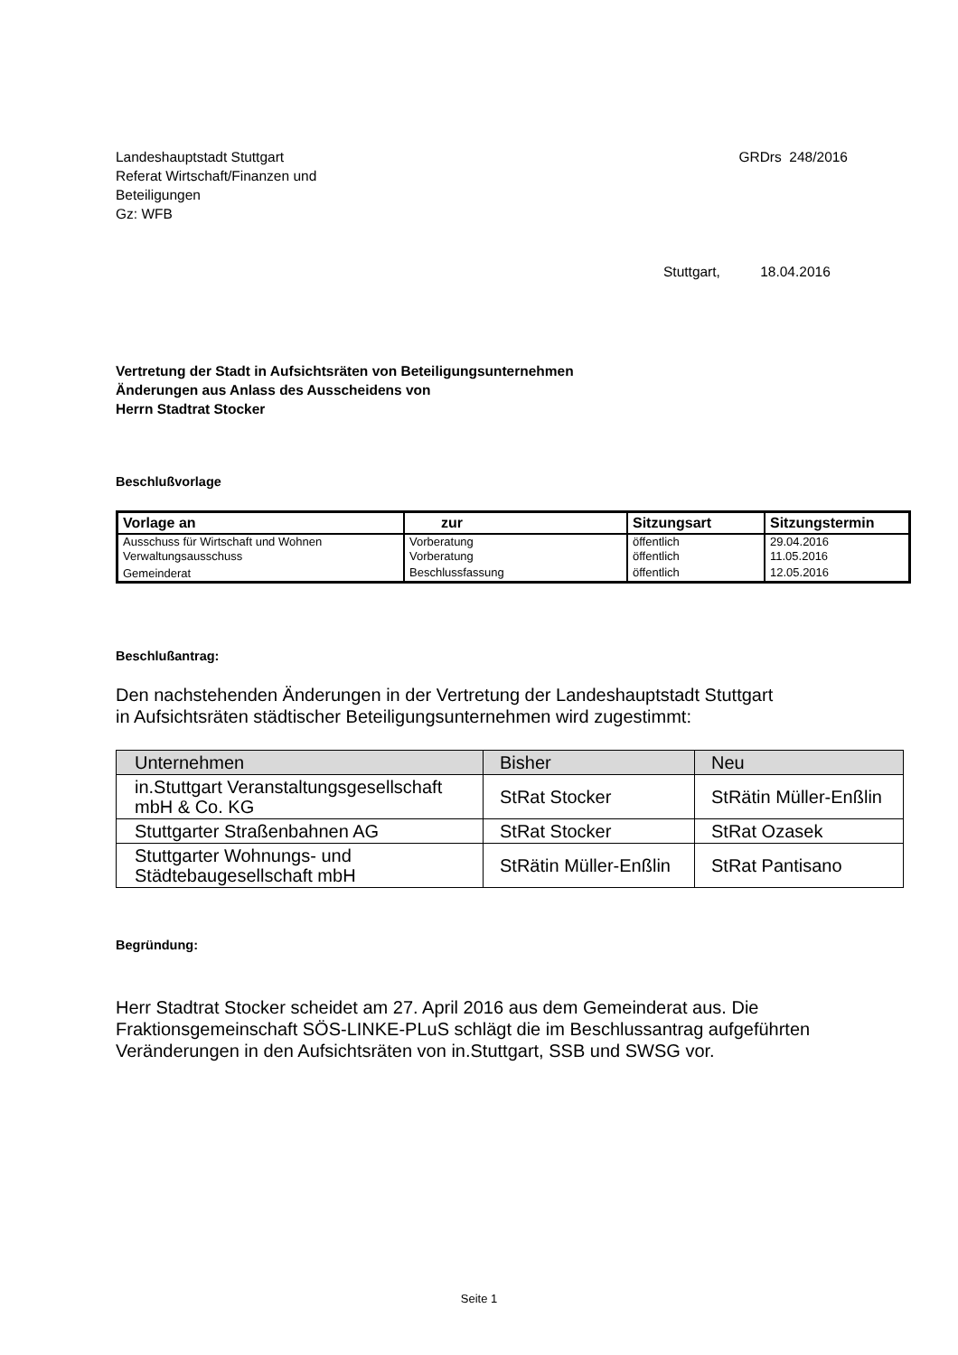Landeshauptstadt Stuttgart
Referat Wirtschaft/Finanzen und
Beteiligungen
Gz: WFB
GRDrs 248/2016
Stuttgart, 18.04.2016
Vertretung der Stadt in Aufsichtsräten von Beteiligungsunternehmen
Änderungen aus Anlass des Ausscheidens von
Herrn Stadtrat Stocker
Beschlußvorlage
| Vorlage an | zur | Sitzungsart | Sitzungstermin |
| --- | --- | --- | --- |
| Ausschuss für Wirtschaft und Wohnen Verwaltungsausschuss | Vorberatung Vorberatung | öffentlich öffentlich | 29.04.2016 11.05.2016 |
| Gemeinderat | Beschlussfassung | öffentlich | 12.05.2016 |
Beschlußantrag:
Den nachstehenden Änderungen in der Vertretung der Landeshauptstadt Stuttgart
in Aufsichtsräten städtischer Beteiligungsunternehmen wird zugestimmt:
| Unternehmen | Bisher | Neu |
| --- | --- | --- |
| in.Stuttgart Veranstaltungsgesellschaft mbH & Co. KG | StRat Stocker | StRätin Müller-Enßlin |
| Stuttgarter Straßenbahnen AG | StRat Stocker | StRat Ozasek |
| Stuttgarter Wohnungs- und Städtebaugesellschaft mbH | StRätin Müller-Enßlin | StRat Pantisano |
Begründung:
Herr Stadtrat Stocker scheidet am 27. April 2016 aus dem Gemeinderat aus. Die Fraktionsgemeinschaft SÖS-LINKE-PLuS schlägt die im Beschlussantrag aufgeführten Veränderungen in den Aufsichtsräten von in.Stuttgart, SSB und SWSG vor.
Seite 1